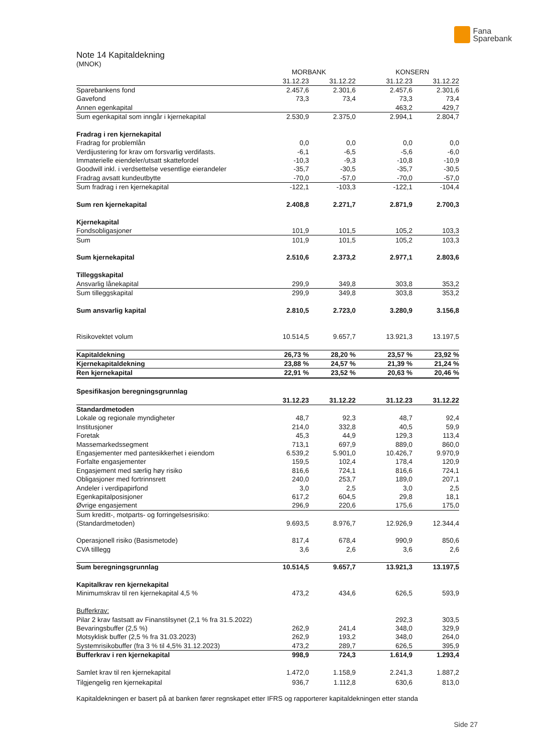Fana
Sparebank
Note 14 Kapitaldekning
(MNOK)
| | MORBANK | | | KONSERN | |
| --- | --- | --- | --- | --- | --- |
| | 31.12.23 | 31.12.22 | | 31.12.23 | 31.12.22 |
| Sparebankens fond | 2.457,6 | 2.301,6 | | 2.457,6 | 2.301,6 |
| Gavefond | 73,3 | 73,4 | | 73,3 | 73,4 |
| Annen egenkapital | | | | 463,2 | 429,7 |
| Sum egenkapital som inngår i kjernekapital | 2.530,9 | 2.375,0 | | 2.994,1 | 2.804,7 |
| Fradrag i ren kjernekapital | | | | | |
| Fradrag for problemlån | 0,0 | 0,0 | | 0,0 | 0,0 |
| Verdijustering for krav om forsvarlig verdifasts. | -6,1 | -6,5 | | -5,6 | -6,0 |
| Immaterielle eiendeler/utsatt skattefordel | -10,3 | -9,3 | | -10,8 | -10,9 |
| Goodwill inkl. i verdsettelse vesentlige eierandeler | -35,7 | -30,5 | | -35,7 | -30,5 |
| Fradrag avsatt kundeutbytte | -70,0 | -57,0 | | -70,0 | -57,0 |
| Sum fradrag i ren kjernekapital | -122,1 | -103,3 | | -122,1 | -104,4 |
| Sum ren kjernekapital | 2.408,8 | 2.271,7 | | 2.871,9 | 2.700,3 |
| Kjernekapital | | | | | |
| Fondsobligasjoner | 101,9 | 101,5 | | 105,2 | 103,3 |
| Sum | 101,9 | 101,5 | | 105,2 | 103,3 |
| Sum kjernekapital | 2.510,6 | 2.373,2 | | 2.977,1 | 2.803,6 |
| Tilleggskapital | | | | | |
| Ansvarlig lånekapital | 299,9 | 349,8 | | 303,8 | 353,2 |
| Sum tilleggskapital | 299,9 | 349,8 | | 303,8 | 353,2 |
| Sum ansvarlig kapital | 2.810,5 | 2.723,0 | | 3.280,9 | 3.156,8 |
| Risikovektet volum | 10.514,5 | 9.657,7 | | 13.921,3 | 13.197,5 |
| Kapitaldekning | 26,73 % | 28,20 % | | 23,57 % | 23,92 % |
| Kjernekapitaldekning | 23,88 % | 24,57 % | | 21,39 % | 21,24 % |
| Ren kjernekapital | 22,91 % | 23,52 % | | 20,63 % | 20,46 % |
| Spesifikasjon beregningsgrunnlag | | | | | |
| | 31.12.23 | 31.12.22 | | 31.12.23 | 31.12.22 |
| Standardmetoden | | | | | |
| Lokale og regionale myndigheter | 48,7 | 92,3 | | 48,7 | 92,4 |
| Institusjoner | 214,0 | 332,8 | | 40,5 | 59,9 |
| Foretak | 45,3 | 44,9 | | 129,3 | 113,4 |
| Massemarkedssegment | 713,1 | 697,9 | | 889,0 | 860,0 |
| Engasjementer med pantesikkerhet i eiendom | 6.539,2 | 5.901,0 | | 10.426,7 | 9.970,9 |
| Forfalte engasjementer | 159,5 | 102,4 | | 178,4 | 120,9 |
| Engasjement med særlig høy risiko | 816,6 | 724,1 | | 816,6 | 724,1 |
| Obligasjoner med fortrinnsrett | 240,0 | 253,7 | | 189,0 | 207,1 |
| Andeler i verdipapirfond | 3,0 | 2,5 | | 3,0 | 2,5 |
| Egenkapitalposisjoner | 617,2 | 604,5 | | 29,8 | 18,1 |
| Øvrige engasjement | 296,9 | 220,6 | | 175,6 | 175,0 |
| Sum kreditt-, motparts- og forringelsesrisiko: (Standardmetoden) | 9.693,5 | 8.976,7 | | 12.926,9 | 12.344,4 |
| Operasjonell risiko (Basismetode) | 817,4 | 678,4 | | 990,9 | 850,6 |
| CVA tilllegg | 3,6 | 2,6 | | 3,6 | 2,6 |
| Sum beregningsgrunnlag | 10.514,5 | 9.657,7 | | 13.921,3 | 13.197,5 |
| Kapitalkrav ren kjernekapital | | | | | |
| Minimumskrav til ren kjernekapital 4,5 % | 473,2 | 434,6 | | 626,5 | 593,9 |
| Bufferkrav: | | | | | |
| Pilar 2 krav fastsatt av Finanstilsynet (2,1 % fra 31.5.2022) | | | | 292,3 | 303,5 |
| Bevaringsbuffer (2,5 %) | 262,9 | 241,4 | | 348,0 | 329,9 |
| Motsyklisk buffer (2,5 % fra 31.03.2023) | 262,9 | 193,2 | | 348,0 | 264,0 |
| Systemrisikobuffer (fra 3 % til 4,5% 31.12.2023) | 473,2 | 289,7 | | 626,5 | 395,9 |
| Bufferkrav i ren kjernekapital | 998,9 | 724,3 | | 1.614,9 | 1.293,4 |
| Samlet krav til ren kjernekapital | 1.472,0 | 1.158,9 | | 2.241,3 | 1.887,2 |
| Tilgjengelig ren kjernekapital | 936,7 | 1.112,8 | | 630,6 | 813,0 |
Kapitaldekningen er basert på at banken fører regnskapet etter IFRS og rapporterer kapitaldekningen etter standa
Side 27